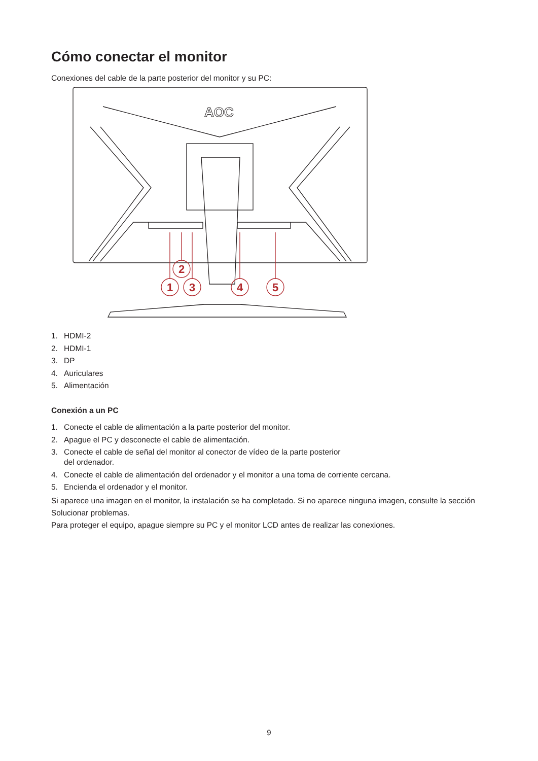Cómo conectar el monitor
Conexiones del cable de la parte posterior del monitor y su PC:
AOC
1
2
3
4
5
1. HDMI-2
2. HDMI-1
3. DP
4. Auriculares
5. Alimentación
Conexión a un PC
1. Conecte el cable de alimentación a la parte posterior del monitor.
2. Apague el PC y desconecte el cable de alimentación.
3. Conecte el cable de señal del monitor al conector de vídeo de la parte posterior
del ordenador.
4. Conecte el cable de alimentación del ordenador y el monitor a una toma de corriente cercana.
5. Encienda el ordenador y el monitor.
Si aparece una imagen en el monitor, la instalación se ha completado. Si no aparece ninguna imagen, consulte la sección Solucionar problemas.
Para proteger el equipo, apague siempre su PC y el monitor LCD antes de realizar las conexiones.
9